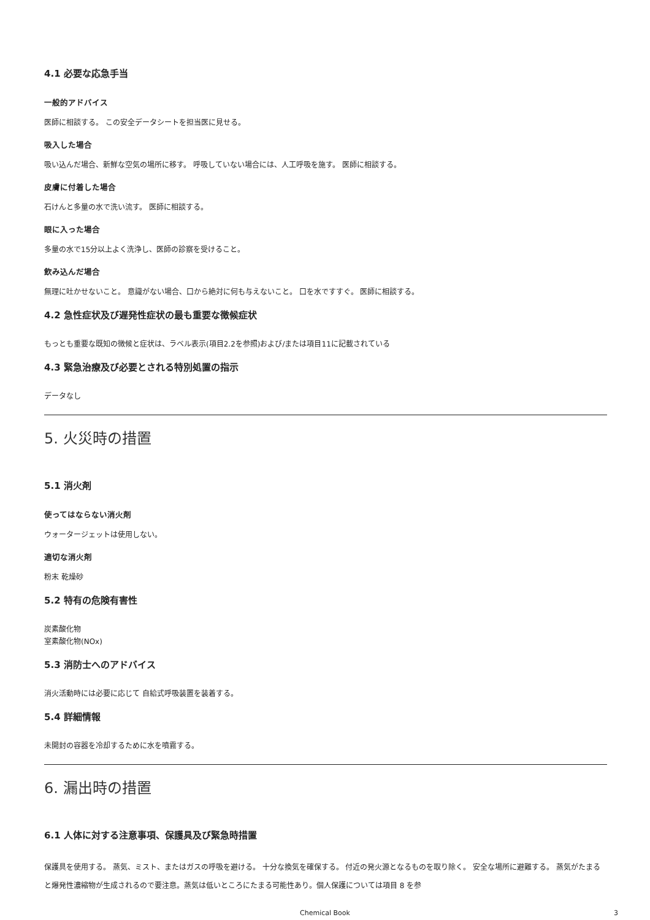4.1 必要な応急手当
一般的アドバイス
医師に相談する。 この安全データシートを担当医に見せる。
吸入した場合
吸い込んだ場合、新鮮な空気の場所に移す。 呼吸していない場合には、人工呼吸を施す。 医師に相談する。
皮膚に付着した場合
石けんと多量の水で洗い流す。 医師に相談する。
眼に入った場合
多量の水で15分以上よく洗浄し、医師の診察を受けること。
飲み込んだ場合
無理に吐かせないこと。 意識がない場合、口から絶対に何も与えないこと。 口を水ですすぐ。 医師に相談する。
4.2 急性症状及び遅発性症状の最も重要な徴候症状
もっとも重要な既知の徴候と症状は、ラベル表示(項目2.2を参照)および/または項目11に記載されている
4.3 緊急治療及び必要とされる特別処置の指示
データなし
5. 火災時の措置
5.1 消火剤
使ってはならない消火剤
ウォータージェットは使用しない。
適切な消火剤
粉末 乾燥砂
5.2 特有の危険有害性
炭素酸化物
室素酸化物(NOx)
5.3 消防士へのアドバイス
消火活動時には必要に応じて 自給式呼吸装置を装着する。
5.4 詳細情報
未開封の容器を冷却するために水を噴霧する。
6. 漏出時の措置
6.1 人体に対する注意事項、保護具及び緊急時措置
保護具を使用する。 蒸気、ミスト、またはガスの呼吸を避ける。 十分な換気を確保する。 付近の発火源となるものを取り除く。 安全な場所に避難する。 蒸気がたまると爆発性濃縮物が生成されるので要注意。蒸気は低いところにたまる可能性あり。個人保護については項目 8 を参
Chemical Book 3